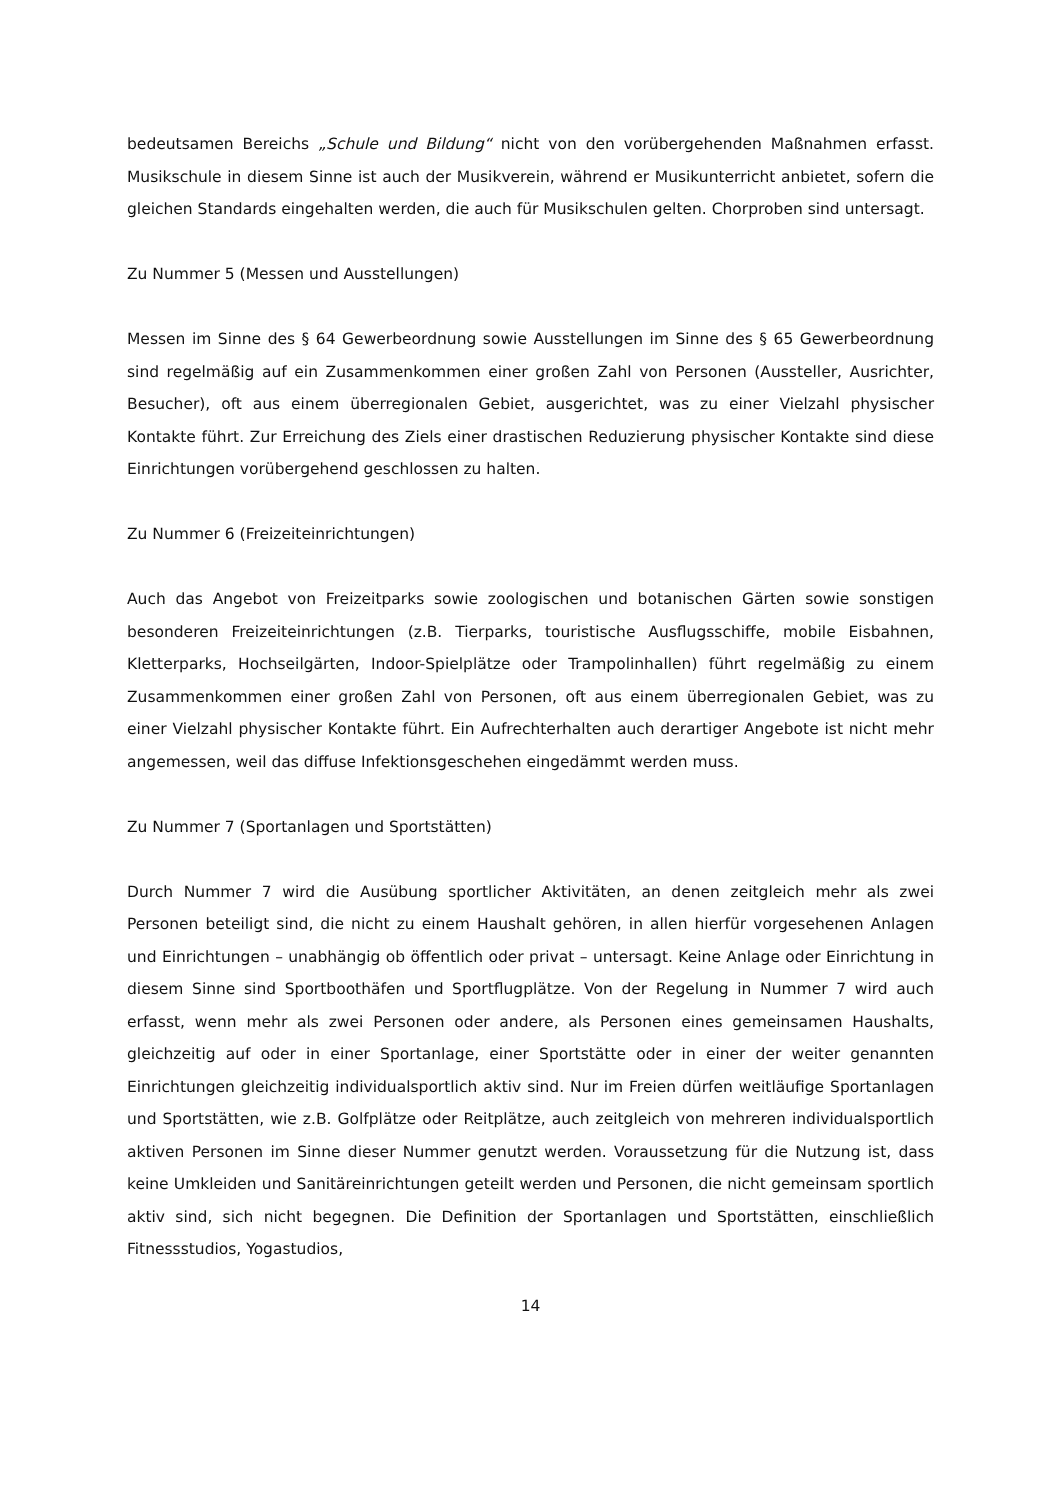bedeutsamen Bereichs „Schule und Bildung“ nicht von den vorübergehenden Maßnahmen erfasst. Musikschule in diesem Sinne ist auch der Musikverein, während er Musikunterricht anbietet, sofern die gleichen Standards eingehalten werden, die auch für Musikschulen gelten. Chorproben sind untersagt.
Zu Nummer 5 (Messen und Ausstellungen)
Messen im Sinne des § 64 Gewerbeordnung sowie Ausstellungen im Sinne des § 65 Gewerbeordnung sind regelmäßig auf ein Zusammenkommen einer großen Zahl von Personen (Aussteller, Ausrichter, Besucher), oft aus einem überregionalen Gebiet, ausgerichtet, was zu einer Vielzahl physischer Kontakte führt. Zur Erreichung des Ziels einer drastischen Reduzierung physischer Kontakte sind diese Einrichtungen vorübergehend geschlossen zu halten.
Zu Nummer 6 (Freizeiteinrichtungen)
Auch das Angebot von Freizeitparks sowie zoologischen und botanischen Gärten sowie sonstigen besonderen Freizeiteinrichtungen (z.B. Tierparks, touristische Ausflugsschiffe, mobile Eisbahnen, Kletterparks, Hochseilgärten, Indoor-Spielplätze oder Trampolinhallen) führt regelmäßig zu einem Zusammenkommen einer großen Zahl von Personen, oft aus einem überregionalen Gebiet, was zu einer Vielzahl physischer Kontakte führt. Ein Aufrechterhalten auch derartiger Angebote ist nicht mehr angemessen, weil das diffuse Infektionsgeschehen eingedämmt werden muss.
Zu Nummer 7 (Sportanlagen und Sportstätten)
Durch Nummer 7 wird die Ausübung sportlicher Aktivitäten, an denen zeitgleich mehr als zwei Personen beteiligt sind, die nicht zu einem Haushalt gehören, in allen hierfür vorgesehenen Anlagen und Einrichtungen – unabhängig ob öffentlich oder privat – untersagt. Keine Anlage oder Einrichtung in diesem Sinne sind Sportboothäfen und Sportflugplätze. Von der Regelung in Nummer 7 wird auch erfasst, wenn mehr als zwei Personen oder andere, als Personen eines gemeinsamen Haushalts, gleichzeitig auf oder in einer Sportanlage, einer Sportstätte oder in einer der weiter genannten Einrichtungen gleichzeitig individualsportlich aktiv sind. Nur im Freien dürfen weitläufige Sportanlagen und Sportstätten, wie z.B. Golfplätze oder Reitplätze, auch zeitgleich von mehreren individualsportlich aktiven Personen im Sinne dieser Nummer genutzt werden. Voraussetzung für die Nutzung ist, dass keine Umkleiden und Sanitäreinrichtungen geteilt werden und Personen, die nicht gemeinsam sportlich aktiv sind, sich nicht begegnen. Die Definition der Sportanlagen und Sportstätten, einschließlich Fitnessstudios, Yogastudios,
14